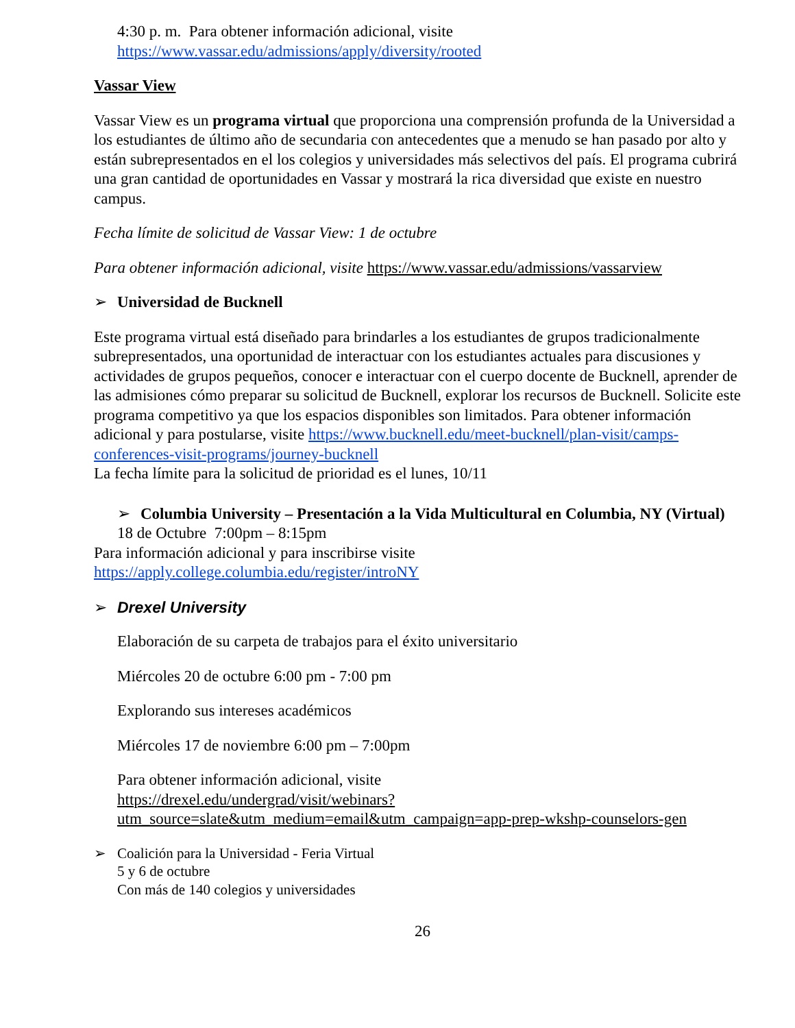4:30 p. m. Para obtener información adicional, visite
https://www.vassar.edu/admissions/apply/diversity/rooted
Vassar View
Vassar View es un programa virtual que proporciona una comprensión profunda de la Universidad a los estudiantes de último año de secundaria con antecedentes que a menudo se han pasado por alto y están subrepresentados en el los colegios y universidades más selectivos del país. El programa cubrirá una gran cantidad de oportunidades en Vassar y mostrará la rica diversidad que existe en nuestro campus.
Fecha límite de solicitud de Vassar View: 1 de octubre
Para obtener información adicional, visite https://www.vassar.edu/admissions/vassarview
➢ Universidad de Bucknell
Este programa virtual está diseñado para brindarles a los estudiantes de grupos tradicionalmente subrepresentados, una oportunidad de interactuar con los estudiantes actuales para discusiones y actividades de grupos pequeños, conocer e interactuar con el cuerpo docente de Bucknell, aprender de las admisiones cómo preparar su solicitud de Bucknell, explorar los recursos de Bucknell. Solicite este programa competitivo ya que los espacios disponibles son limitados. Para obtener información adicional y para postularse, visite https://www.bucknell.edu/meet-bucknell/plan-visit/camps-conferences-visit-programs/journey-bucknell
La fecha límite para la solicitud de prioridad es el lunes, 10/11
➢ Columbia University – Presentación a la Vida Multicultural en Columbia, NY (Virtual)
18 de Octubre 7:00pm – 8:15pm
Para información adicional y para inscribirse visite
https://apply.college.columbia.edu/register/introNY
➢ Drexel University
Elaboración de su carpeta de trabajos para el éxito universitario
Miércoles 20 de octubre 6:00 pm - 7:00 pm
Explorando sus intereses académicos
Miércoles 17 de noviembre 6:00 pm – 7:00pm
Para obtener información adicional, visite
https://drexel.edu/undergrad/visit/webinars?utm_source=slate&utm_medium=email&utm_campaign=app-prep-wkshp-counselors-gen
➢ Coalición para la Universidad - Feria Virtual
5 y 6 de octubre
Con más de 140 colegios y universidades
26